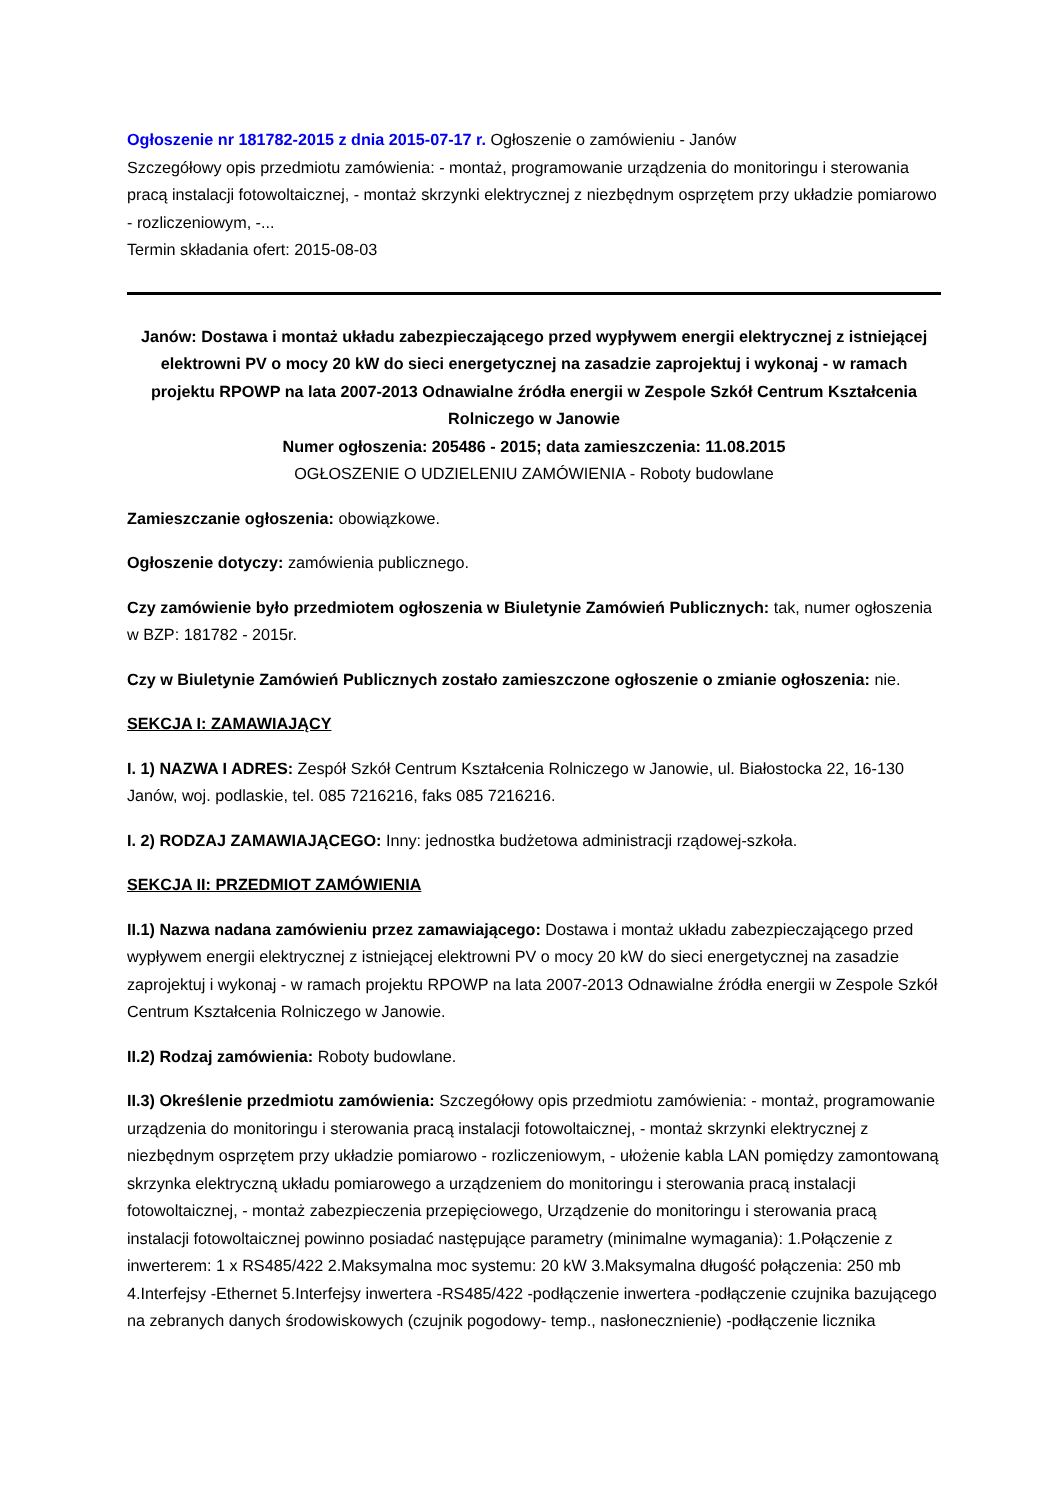Ogłoszenie nr 181782-2015 z dnia 2015-07-17 r. Ogłoszenie o zamówieniu - Janów
Szczegółowy opis przedmiotu zamówienia: - montaż, programowanie urządzenia do monitoringu i sterowania pracą instalacji fotowoltaicznej, - montaż skrzynki elektrycznej z niezbędnym osprzętem przy układzie pomiarowo - rozliczeniowym, -...
Termin składania ofert: 2015-08-03
Janów: Dostawa i montaż układu zabezpieczającego przed wypływem energii elektrycznej z istniejącej elektrowni PV o mocy 20 kW do sieci energetycznej na zasadzie zaprojektuj i wykonaj - w ramach projektu RPOWP na lata 2007-2013 Odnawialne źródła energii w Zespole Szkół Centrum Kształcenia Rolniczego w Janowie
Numer ogłoszenia: 205486 - 2015; data zamieszczenia: 11.08.2015
OGŁOSZENIE O UDZIELENIU ZAMÓWIENIA - Roboty budowlane
Zamieszczanie ogłoszenia: obowiązkowe.
Ogłoszenie dotyczy: zamówienia publicznego.
Czy zamówienie było przedmiotem ogłoszenia w Biuletynie Zamówień Publicznych: tak, numer ogłoszenia w BZP: 181782 - 2015r.
Czy w Biuletynie Zamówień Publicznych zostało zamieszczone ogłoszenie o zmianie ogłoszenia: nie.
SEKCJA I: ZAMAWIAJĄCY
I. 1) NAZWA I ADRES: Zespół Szkół Centrum Kształcenia Rolniczego w Janowie, ul. Białostocka 22, 16-130 Janów, woj. podlaskie, tel. 085 7216216, faks 085 7216216.
I. 2) RODZAJ ZAMAWIAJĄCEGO: Inny: jednostka budżetowa administracji rządowej-szkoła.
SEKCJA II: PRZEDMIOT ZAMÓWIENIA
II.1) Nazwa nadana zamówieniu przez zamawiającego: Dostawa i montaż układu zabezpieczającego przed wypływem energii elektrycznej z istniejącej elektrowni PV o mocy 20 kW do sieci energetycznej na zasadzie zaprojektuj i wykonaj - w ramach projektu RPOWP na lata 2007-2013 Odnawialne źródła energii w Zespole Szkół Centrum Kształcenia Rolniczego w Janowie.
II.2) Rodzaj zamówienia: Roboty budowlane.
II.3) Określenie przedmiotu zamówienia: Szczegółowy opis przedmiotu zamówienia: - montaż, programowanie urządzenia do monitoringu i sterowania pracą instalacji fotowoltaicznej, - montaż skrzynki elektrycznej z niezbędnym osprzętem przy układzie pomiarowo - rozliczeniowym, - ułożenie kabla LAN pomiędzy zamontowaną skrzynka elektryczną układu pomiarowego a urządzeniem do monitoringu i sterowania pracą instalacji fotowoltaicznej, - montaż zabezpieczenia przepięciowego, Urządzenie do monitoringu i sterowania pracą instalacji fotowoltaicznej powinno posiadać następujące parametry (minimalne wymagania): 1.Połączenie z inwerterem: 1 x RS485/422 2.Maksymalna moc systemu: 20 kW 3.Maksymalna długość połączenia: 250 mb 4.Interfejsy -Ethernet 5.Interfejsy inwertera -RS485/422 -podłączenie inwertera -podłączenie czujnika bazującego na zebranych danych środowiskowych (czujnik pogodowy- temp., nasłonecznienie) -podłączenie licznika